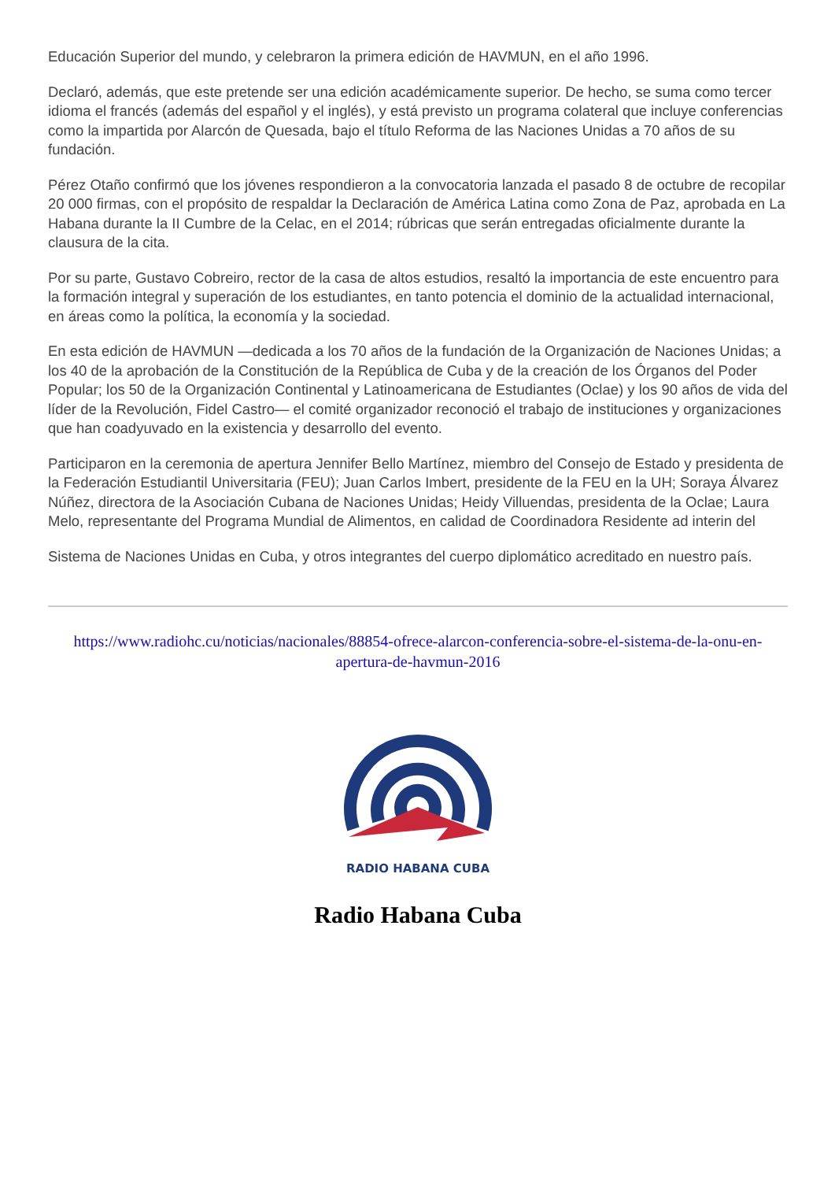Educación Superior del mundo, y celebraron la primera edición de HAVMUN, en el año 1996.
Declaró, además, que este pretende ser una edición académicamente superior. De hecho, se suma como tercer idioma el francés (además del español y el inglés), y está previsto un programa colateral que incluye conferencias como la impartida por Alarcón de Quesada, bajo el título Reforma de las Naciones Unidas a 70 años de su fundación.
Pérez Otaño confirmó que los jóvenes respondieron a la convocatoria lanzada el pasado 8 de octubre de recopilar 20 000 firmas, con el propósito de respaldar la Declaración de América Latina como Zona de Paz, aprobada en La Habana durante la II Cumbre de la Celac, en el 2014; rúbricas que serán entregadas oficialmente durante la clausura de la cita.
Por su parte, Gustavo Cobreiro, rector de la casa de altos estudios, resaltó la importancia de este encuentro para la formación integral y superación de los estudiantes, en tanto potencia el dominio de la actualidad internacional, en áreas como la política, la economía y la sociedad.
En esta edición de HAVMUN —dedicada a los 70 años de la fundación de la Organización de Naciones Unidas; a los 40 de la aprobación de la Constitución de la República de Cuba y de la creación de los Órganos del Poder Popular; los 50 de la Organización Continental y Latinoamericana de Estudiantes (Oclae) y los 90 años de vida del líder de la Revolución, Fidel Castro— el comité organizador reconoció el trabajo de instituciones y organizaciones que han coadyuvado en la existencia y desarrollo del evento.
Participaron en la ceremonia de apertura Jennifer Bello Martínez, miembro del Consejo de Estado y presidenta de la Federación Estudiantil Universitaria (FEU); Juan Carlos Imbert, presidente de la FEU en la UH; Soraya Álvarez Núñez, directora de la Asociación Cubana de Naciones Unidas; Heidy Villuendas, presidenta de la Oclae; Laura Melo, representante del Programa Mundial de Alimentos, en calidad de Coordinadora Residente ad interin del
Sistema de Naciones Unidas en Cuba, y otros integrantes del cuerpo diplomático acreditado en nuestro país.
https://www.radiohc.cu/noticias/nacionales/88854-ofrece-alarcon-conferencia-sobre-el-sistema-de-la-onu-en-apertura-de-havmun-2016
RADIO HABANA CUBA
Radio Habana Cuba